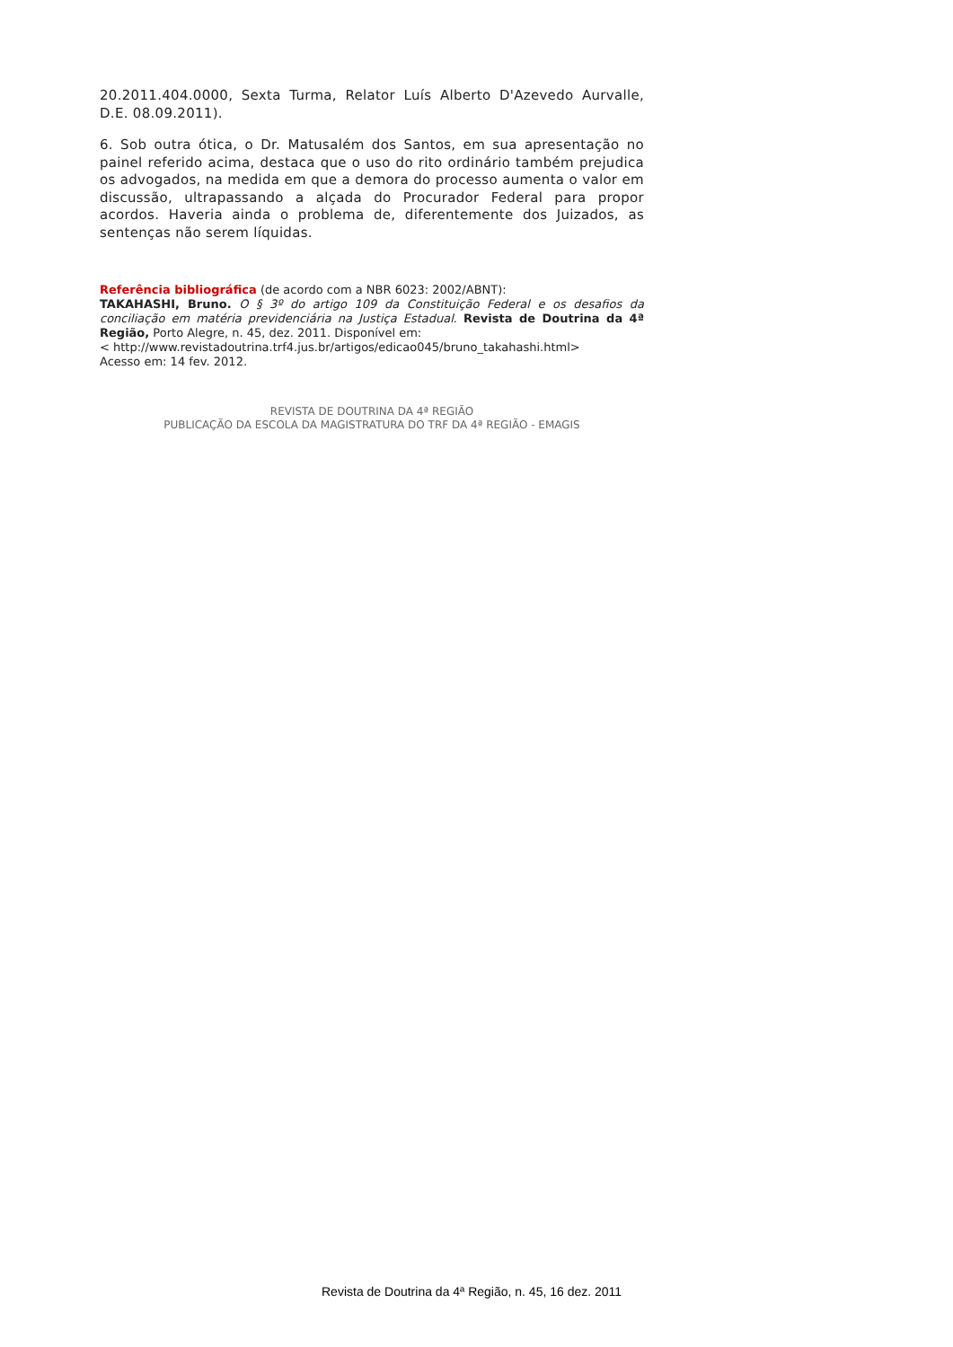20.2011.404.0000, Sexta Turma, Relator Luís Alberto D'Azevedo Aurvalle, D.E. 08.09.2011).
6. Sob outra ótica, o Dr. Matusalém dos Santos, em sua apresentação no painel referido acima, destaca que o uso do rito ordinário também prejudica os advogados, na medida em que a demora do processo aumenta o valor em discussão, ultrapassando a alçada do Procurador Federal para propor acordos. Haveria ainda o problema de, diferentemente dos Juizados, as sentenças não serem líquidas.
Referência bibliográfica (de acordo com a NBR 6023: 2002/ABNT):
TAKAHASHI, Bruno. O § 3º do artigo 109 da Constituição Federal e os desafios da conciliação em matéria previdenciária na Justiça Estadual. Revista de Doutrina da 4ª Região, Porto Alegre, n. 45, dez. 2011. Disponível em:
< http://www.revistadoutrina.trf4.jus.br/artigos/edicao045/bruno_takahashi.html>
Acesso em: 14 fev. 2012.
REVISTA DE DOUTRINA DA 4ª REGIÃO
PUBLICAÇÃO DA ESCOLA DA MAGISTRATURA DO TRF DA 4ª REGIÃO - EMAGIS
Revista de Doutrina da 4ª Região, n. 45, 16 dez. 2011